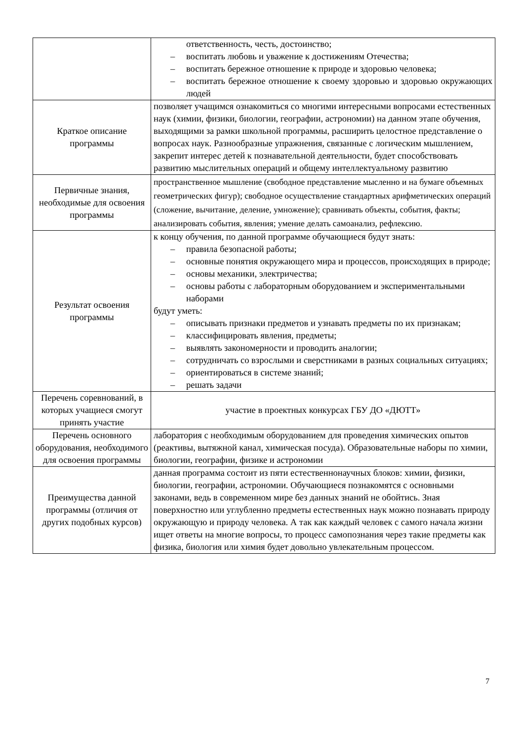| | ответственность, честь, достоинство; – воспитать любовь и уважение к достижениям Отечества; – воспитать бережное отношение к природе и здоровью человека; – воспитать бережное отношение к своему здоровью и здоровью окружающих людей |
| Краткое описание программы | позволяет учащимся ознакомиться со многими интересными вопросами естественных наук (химии, физики, биологии, географии, астрономии) на данном этапе обучения, выходящими за рамки школьной программы, расширить целостное представление о вопросах наук. Разнообразные упражнения, связанные с логическим мышлением, закрепит интерес детей к познавательной деятельности, будет способствовать развитию мыслительных операций и общему интеллектуальному развитию |
| Первичные знания, необходимые для освоения программы | пространственное мышление (свободное представление мысленно и на бумаге объемных геометрических фигур); свободное осуществление стандартных арифметических операций (сложение, вычитание, деление, умножение); сравнивать объекты, события, факты; анализировать события, явления; умение делать самоанализ, рефлексию. |
| Результат освоения программы | к концу обучения, по данной программе обучающиеся будут знать: – правила безопасной работы; – основные понятия окружающего мира и процессов, происходящих в природе; – основы механики, электричества; – основы работы с лабораторным оборудованием и экспериментальными наборами будут уметь: – описывать признаки предметов и узнавать предметы по их признакам; – классифицировать явления, предметы; – выявлять закономерности и проводить аналогии; – сотрудничать со взрослыми и сверстниками в разных социальных ситуациях; – ориентироваться в системе знаний; – решать задачи |
| Перечень соревнований, в которых учащиеся смогут принять участие | участие в проектных конкурсах ГБУ ДО «ДЮТТ» |
| Перечень основного оборудования, необходимого для освоения программы | лаборатория с необходимым оборудованием для проведения химических опытов (реактивы, вытяжной канал, химическая посуда). Образовательные наборы по химии, биологии, географии, физике и астрономии |
| Преимущества данной программы (отличия от других подобных курсов) | данная программа состоит из пяти естественнонаучных блоков: химии, физики, биологии, географии, астрономии. Обучающиеся познакомятся с основными законами, ведь в современном мире без данных знаний не обойтись. Зная поверхностно или углубленно предметы естественных наук можно познавать природу окружающую и природу человека. А так как каждый человек с самого начала жизни ищет ответы на многие вопросы, то процесс самопознания через такие предметы как физика, биология или химия будет довольно увлекательным процессом. |
7